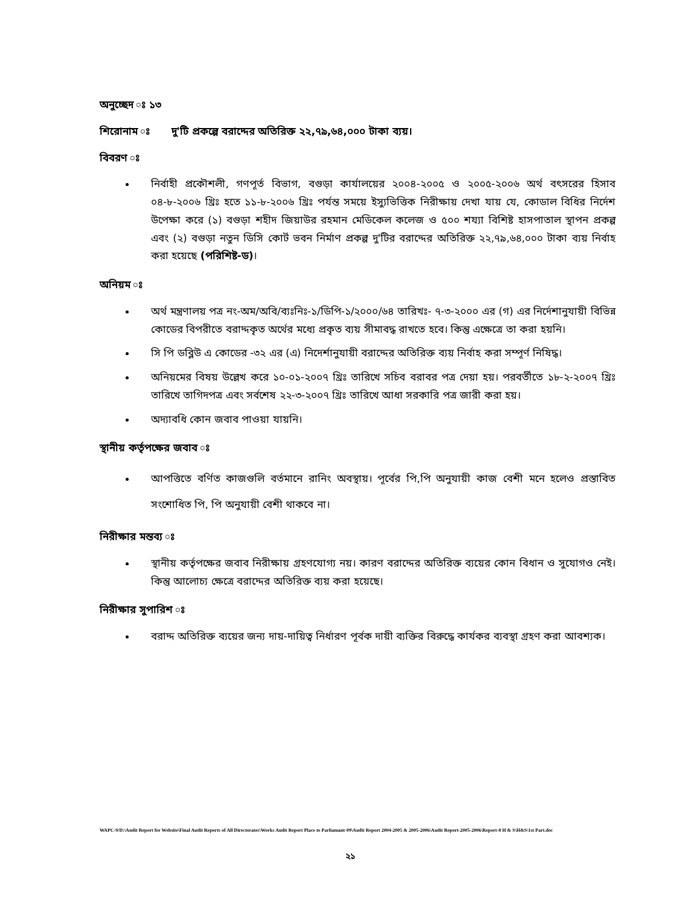অনুচ্ছেদ ঃ ১৩
শিরোনাম ঃ দু'টি প্রকল্পে বরাদ্দের অতিরিক্ত ২২,৭৯,৬৪,০০০ টাকা ব্যয়।
বিবরণ ঃ
নির্বাহী প্রকৌশলী, গণপূর্ত বিভাগ, বগুড়া কার্যালয়ের ২০০৪-২০০৫ ও ২০০৫-২০০৬ অর্থ বৎসরের হিসাব ০৪-৮-২০০৬ খ্রিঃ হতে ১১-৮-২০০৬ খ্রিঃ পর্যন্ত সময়ে ইস্যুভিত্তিক নিরীক্ষায় দেখা যায় যে, কোডাল বিধির নির্দেশ উপেক্ষা করে (১) বগুড়া শহীদ জিয়াউর রহমান মেডিকেল কলেজ ও ৫০০ শয্যা বিশিষ্ট হাসপাতাল স্থাপন প্রকল্প এবং (২) বগুড়া নতুন ডিসি কোর্ট ভবন নির্মাণ প্রকল্প দু'টির বরাদ্দের অতিরিক্ত ২২,৭৯,৬৪,০০০ টাকা ব্যয় নির্বাহ করা হয়েছে (পরিশিষ্ট-ড)।
অনিয়ম ঃ
অর্থ মন্ত্রণালয় পত্র নং-অম/অবি/ব্যঃনিঃ-১/ডিপি-১/২০০০/৬৪ তারিখঃ- ৭-৩-২০০০ এর (গ) এর নির্দেশানুযায়ী বিভিন্ন কোডের বিপরীতে বরাদ্দকৃত অর্থের মধ্যে প্রকৃত ব্যয় সীমাবদ্ধ রাখতে হবে। কিন্তু এক্ষেত্রে তা করা হয়নি।
সি পি ডব্লিউ এ কোডের -৩২ এর (এ) নিদের্শানুযায়ী বরাদ্দের অতিরিক্ত ব্যয় নির্বাহ করা সম্পূর্ণ নিষিদ্ধ।
অনিয়মের বিষয় উল্লেখ করে ১০-০১-২০০৭ খ্রিঃ তারিখে সচিব বরাবর পত্র দেয়া হয়। পরবর্তীতে ১৮-২-২০০৭ খ্রিঃ তারিখে তাগিদপত্র এবং সর্বশেষ ২২-৩-২০০৭ খ্রিঃ তারিখে আধা সরকারি পত্র জারী করা হয়।
অদ্যাবধি কোন জবাব পাওয়া যায়নি।
স্থানীয় কর্তৃপক্ষের জবাব ঃ
আপত্তিতে বর্ণিত কাজগুলি বর্তমানে রানিং অবস্থায়। পূর্বের পি,পি অনুযায়ী কাজ বেশী মনে হলেও প্রস্তাবিত সংশোধিত পি, পি অনুযায়ী বেশী থাকবে না।
নিরীক্ষার মন্তব্য ঃ
স্থানীয় কর্তৃপক্ষের জবাব নিরীক্ষায় গ্রহণযোগ্য নয়। কারণ বরাদ্দের অতিরিক্ত ব্যয়ের কোন বিধান ও সুযোগও নেই। কিন্তু আলোচ্য ক্ষেত্রে বরাদ্দের অতিরিক্ত ব্যয় করা হয়েছে।
নিরীক্ষার সুপারিশ ঃ
বরাদ্দ অতিরিক্ত ব্যয়ের জন্য দায়-দায়িত্ব নির্ধারণ পূর্বক দায়ী ব্যক্তির বিরুদ্ধে কার্যকর ব্যবস্থা গ্রহণ করা আবশ্যক।
WAPC-9/D:\Audit Report for Website\Final Audit Reports of All Directorates\Works Audit Report Place to Parliamant-09\Audit Report 2004-2005 & 2005-2006\Audit Report-2005-2006\Report-8 H & S\H&S\1st Part.doc
২১